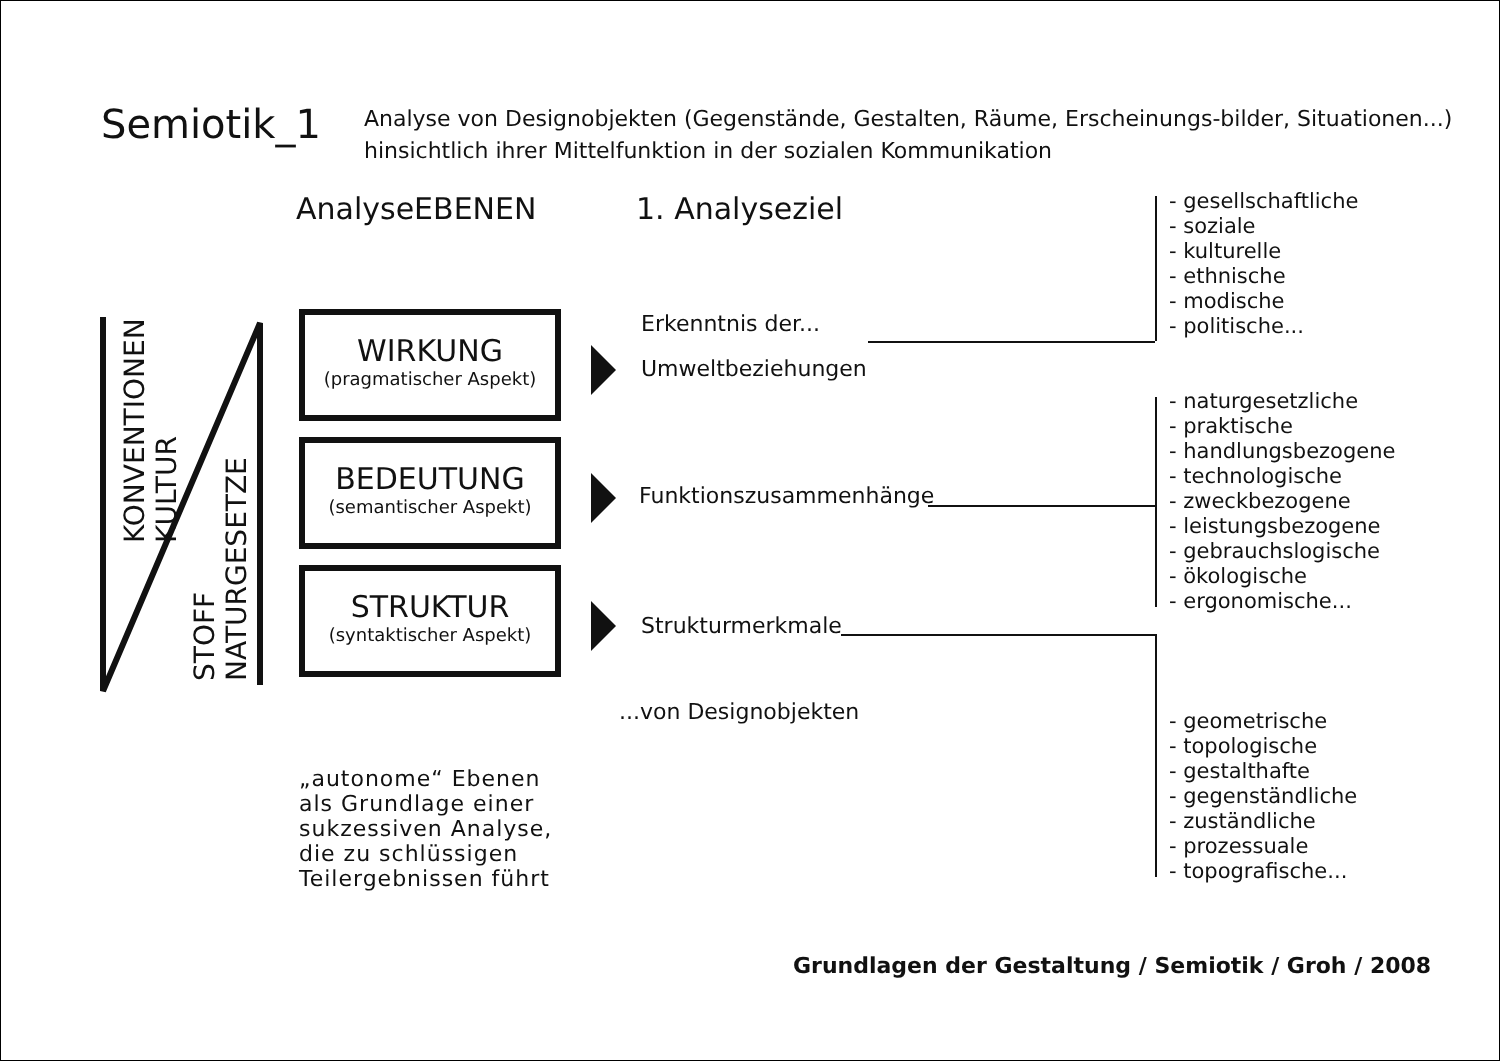Semiotik_1
Analyse von Designobjekten (Gegenstände, Gestalten, Räume, Erscheinungs-bilder, Situationen...)
hinsichtlich ihrer Mittelfunktion in der sozialen Kommunikation
AnalyseEBENEN 1. Analyseziel
KONVENTIONEN
KULTUR
STOFF
NATURGESETZE
WIRKUNG
(pragmatischer Aspekt)
BEDEUTUNG
(semantischer Aspekt)
STRUKTUR
(syntaktischer Aspekt)
Erkenntnis der...
Umweltbeziehungen
Funktionszusammenhänge
Strukturmerkmale
...von Designobjekten
„autonome“ Ebenen
als Grundlage einer
sukzessiven Analyse,
die zu schlüssigen
Teilergebnissen führt
- gesellschaftliche
- soziale
- kulturelle
- ethnische
- modische
- politische...
- naturgesetzliche
- praktische
- handlungsbezogene
- technologische
- zweckbezogene
- leistungsbezogene
- gebrauchslogische
- ökologische
- ergonomische...
- geometrische
- topologische
- gestalthafte
- gegenständliche
- zuständliche
- prozessuale
- topografische...
Grundlagen der Gestaltung / Semiotik / Groh / 2008